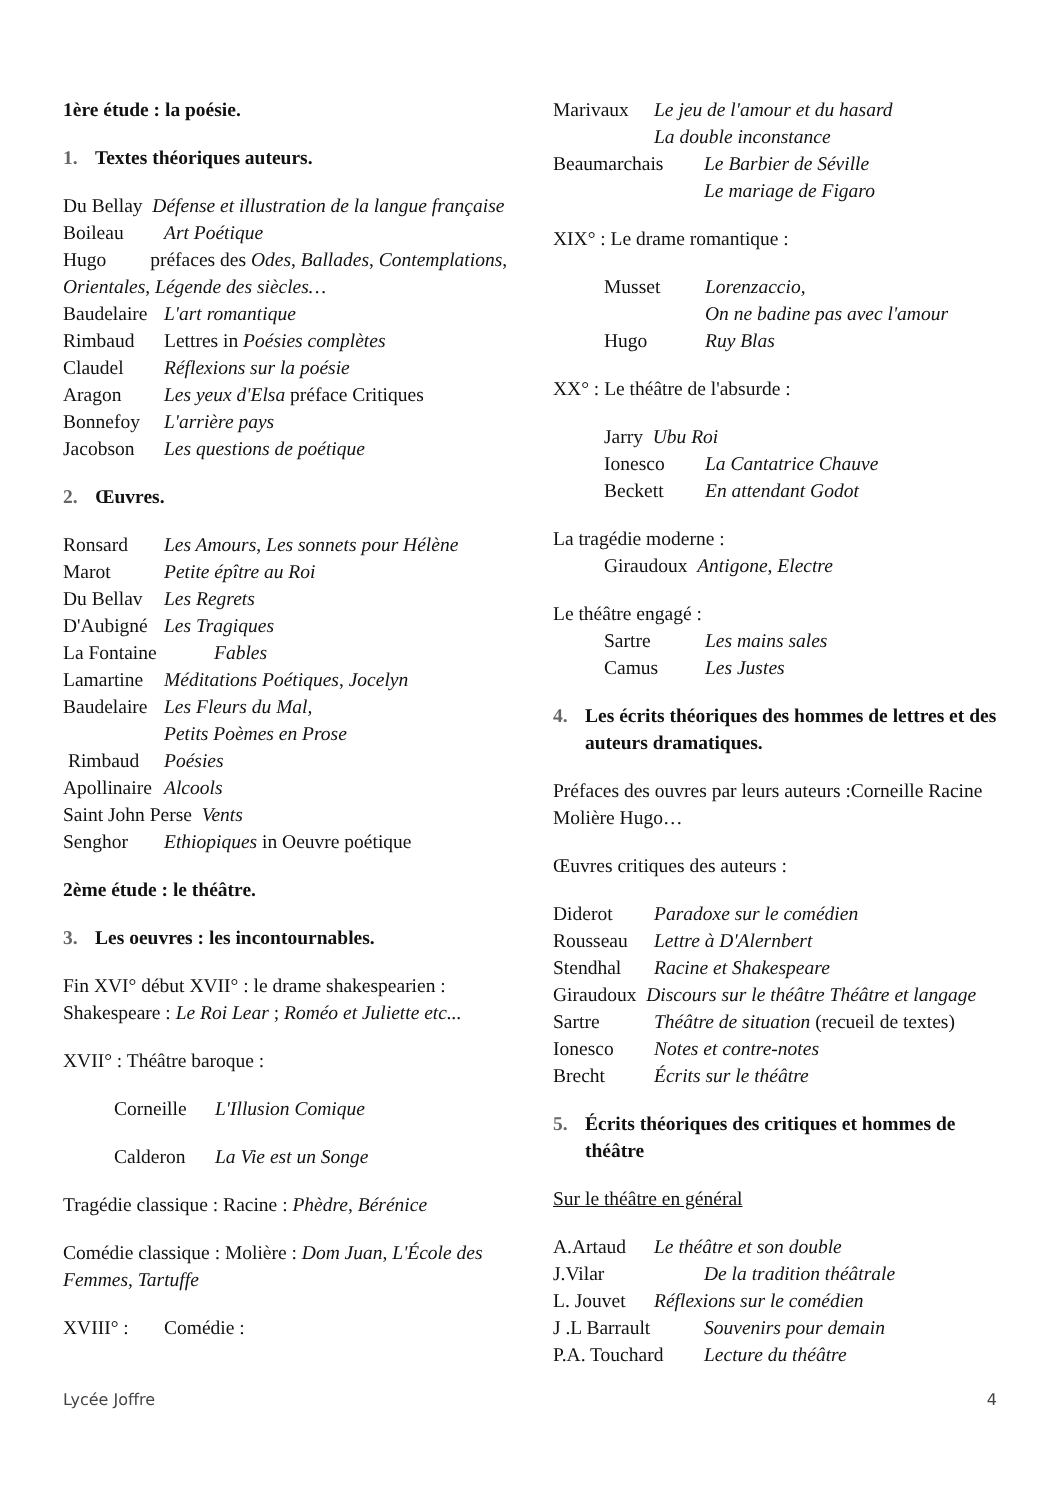1ère étude : la poésie.
1. Textes théoriques auteurs.
Du Bellay Défense et illustration de la langue française
Boileau Art Poétique
Hugo préfaces des Odes, Ballades, Contemplations, Orientales, Légende des siècles…
Baudelaire L'art romantique
Rimbaud Lettres in Poésies complètes
Claudel Réflexions sur la poésie
Aragon Les yeux d'Elsa préface Critiques
Bonnefoy L'arrière pays
Jacobson Les questions de poétique
2. Œuvres.
Ronsard Les Amours, Les sonnets pour Hélène
Marot Petite épître au Roi
Du Bellav Les Regrets
D'Aubigné Les Tragiques
La Fontaine Fables
Lamartine Méditations Poétiques, Jocelyn
Baudelaire Les Fleurs du Mal,
Petits Poèmes en Prose
Rimbaud Poésies
Apollinaire Alcools
Saint John Perse Vents
Senghor Ethiopiques in Oeuvre poétique
2ème étude : le théâtre.
3. Les oeuvres : les incontournables.
Fin XVI° début XVII° : le drame shakespearien :
Shakespeare : Le Roi Lear ; Roméo et Juliette etc...
XVII° : Théâtre baroque :
Corneille L'Illusion Comique
Calderon La Vie est un Songe
Tragédie classique : Racine : Phèdre, Bérénice
Comédie classique : Molière : Dom Juan, L'École des Femmes, Tartuffe
XVIII° : Comédie :
Marivaux Le jeu de l'amour et du hasard
La double inconstance
Beaumarchais Le Barbier de Séville
Le mariage de Figaro
XIX° : Le drame romantique :
Musset Lorenzaccio,
On ne badine pas avec l'amour
Hugo Ruy Blas
XX° : Le théâtre de l'absurde :
Jarry Ubu Roi
Ionesco La Cantatrice Chauve
Beckett En attendant Godot
La tragédie moderne :
Giraudoux Antigone, Electre
Le théâtre engagé :
Sartre Les mains sales
Camus Les Justes
4. Les écrits théoriques des hommes de lettres et des auteurs dramatiques.
Préfaces des ouvres par leurs auteurs :Corneille Racine Molière Hugo…
Œuvres critiques des auteurs :
Diderot Paradoxe sur le comédien
Rousseau Lettre à D'Alernbert
Stendhal Racine et Shakespeare
Giraudoux Discours sur le théâtre Théâtre et langage
Sartre Théâtre de situation (recueil de textes)
Ionesco Notes et contre-notes
Brecht Écrits sur le théâtre
5. Écrits théoriques des critiques et hommes de théâtre
Sur le théâtre en général
A.Artaud Le théâtre et son double
J.Vilar De la tradition théâtrale
L. Jouvet Réflexions sur le comédien
J .L Barrault Souvenirs pour demain
P.A. Touchard Lecture du théâtre
Lycée Joffre 4